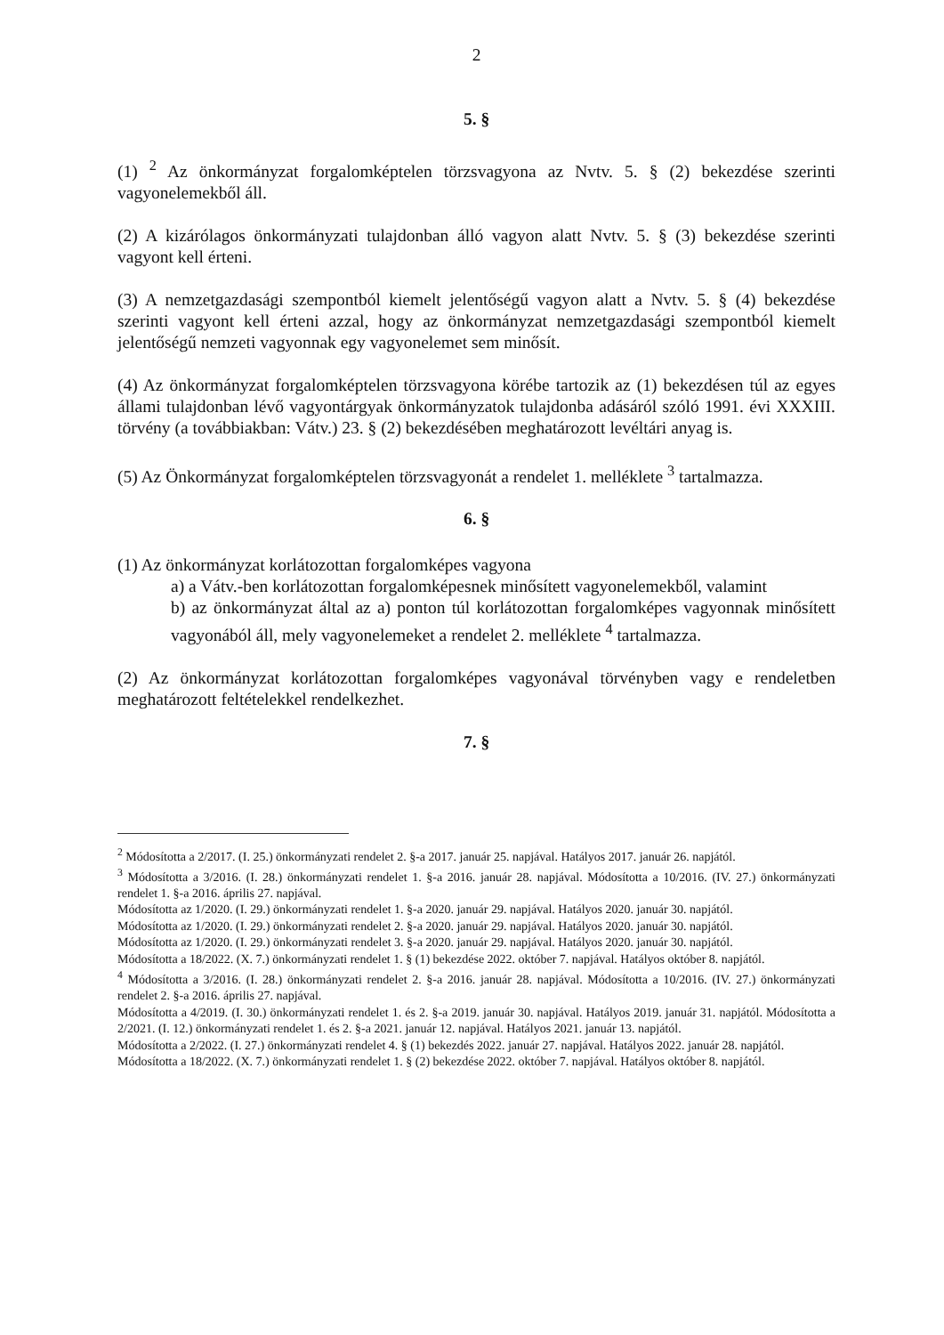2
5. §
(1) <sup>2</sup> Az önkormányzat forgalomképtelen törzsvagyona az Nvtv. 5. § (2) bekezdése szerinti vagyonelemekből áll.
(2) A kizárólagos önkormányzati tulajdonban álló vagyon alatt Nvtv. 5. § (3) bekezdése szerinti vagyont kell érteni.
(3) A nemzetgazdasági szempontból kiemelt jelentőségű vagyon alatt a Nvtv. 5. § (4) bekezdése szerinti vagyont kell érteni azzal, hogy az önkormányzat nemzetgazdasági szempontból kiemelt jelentőségű nemzeti vagyonnak egy vagyonelemet sem minősít.
(4) Az önkormányzat forgalomképtelen törzsvagyona körébe tartozik az (1) bekezdésen túl az egyes állami tulajdonban lévő vagyontárgyak önkormányzatok tulajdonba adásáról szóló 1991. évi XXXIII. törvény (a továbbiakban: Vátv.) 23. § (2) bekezdésében meghatározott levéltári anyag is.
(5) Az Önkormányzat forgalomképtelen törzsvagyonát a rendelet 1. melléklete <sup>3</sup> tartalmazza.
6. §
(1) Az önkormányzat korlátozottan forgalomképes vagyona
a) a Vátv.-ben korlátozottan forgalomképesnek minősített vagyonelemekből, valamint
b) az önkormányzat által az a) ponton túl korlátozottan forgalomképes vagyonnak minősített vagyonából áll, mely vagyonelemeket a rendelet 2. melléklete <sup>4</sup> tartalmazza.
(2) Az önkormányzat korlátozottan forgalomképes vagyonával törvényben vagy e rendeletben meghatározott feltételekkel rendelkezhet.
7. §
<sup>2</sup> Módosította a 2/2017. (I. 25.) önkormányzati rendelet 2. §-a 2017. január 25. napjával. Hatályos 2017. január 26. napjától.
<sup>3</sup> Módosította a 3/2016. (I. 28.) önkormányzati rendelet 1. §-a 2016. január 28. napjával. Módosította a 10/2016. (IV. 27.) önkormányzati rendelet 1. §-a 2016. április 27. napjával.
Módosította az 1/2020. (I. 29.) önkormányzati rendelet 1. §-a 2020. január 29. napjával. Hatályos 2020. január 30. napjától.
Módosította az 1/2020. (I. 29.) önkormányzati rendelet 2. §-a 2020. január 29. napjával. Hatályos 2020. január 30. napjától.
Módosította az 1/2020. (I. 29.) önkormányzati rendelet 3. §-a 2020. január 29. napjával. Hatályos 2020. január 30. napjától.
Módosította a 18/2022. (X. 7.) önkormányzati rendelet 1. § (1) bekezdése 2022. október 7. napjával. Hatályos október 8. napjától.
<sup>4</sup> Módosította a 3/2016. (I. 28.) önkormányzati rendelet 2. §-a 2016. január 28. napjával. Módosította a 10/2016. (IV. 27.) önkormányzati rendelet 2. §-a 2016. április 27. napjával.
Módosította a 4/2019. (I. 30.) önkormányzati rendelet 1. és 2. §-a 2019. január 30. napjával. Hatályos 2019. január 31. napjától. Módosította a 2/2021. (I. 12.) önkormányzati rendelet 1. és 2. §-a 2021. január 12. napjával. Hatályos 2021. január 13. napjától.
Módosította a 2/2022. (I. 27.) önkormányzati rendelet 4. § (1) bekezdés 2022. január 27. napjával. Hatályos 2022. január 28. napjától.
Módosította a 18/2022. (X. 7.) önkormányzati rendelet 1. § (2) bekezdése 2022. október 7. napjával. Hatályos október 8. napjától.